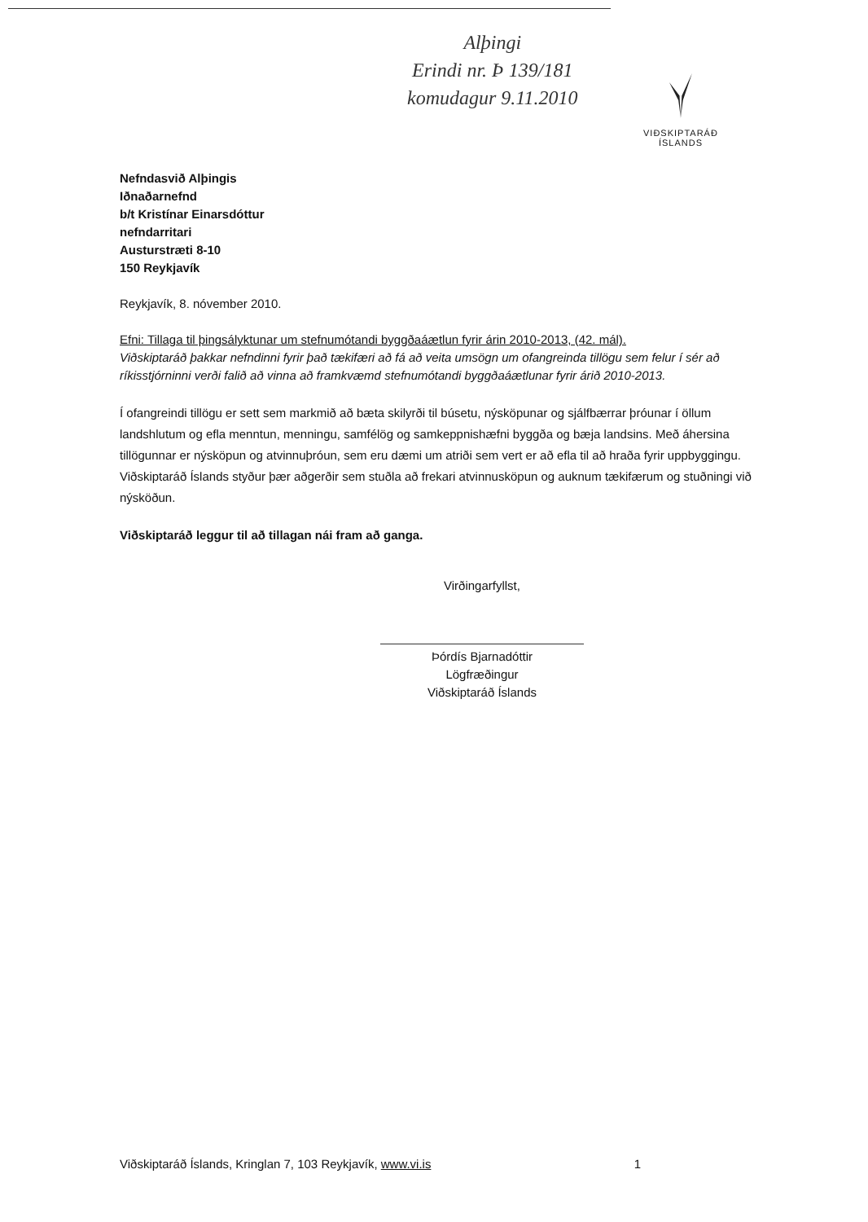Alþingi
Erindi nr. Þ 139/181
komudagur 9.11.2010
VIÐSKIPTARÁÐ
ÍSLANDS
Nefndasvið Alþingis
Iðnaðarnefnd
b/t Kristínar Einarsdóttur
nefndarritari
Austurstræti 8-10
150 Reykjavík
Reykjavík, 8. nóvember 2010.
Efni: Tillaga til þingsályktunar um stefnumótandi byggðaáætlun fyrir árin 2010-2013, (42. mál).
Viðskiptaráð þakkar nefndinni fyrir það tækifæri að fá að veita umsögn um ofangreinda tillögu sem felur í sér að ríkisstjórninni verði falið að vinna að framkvæmd stefnumótandi byggðaáætlunar fyrir árið 2010-2013.
Í ofangreindi tillögu er sett sem markmið að bæta skilyrði til búsetu, nýsköpunar og sjálfbærrar þróunar í öllum landshlutum og efla menntun, menningu, samfélög og samkeppnishæfni byggða og bæja landsins. Með áhersina tillögunnar er nýsköpun og atvinnuþróun, sem eru dæmi um atriði sem vert er að efla til að hraða fyrir uppbyggingu. Viðskiptaráð Íslands styður þær aðgerðir sem stuðla að frekari atvinnusköpun og auknum tækifærum og stuðningi við nýsköðun.
Viðskiptaráð leggur til að tillagan nái fram að ganga.
Virðingarfyllst,
Þórdís Bjarnadóttir
Lögfræðingur
Viðskiptaráð Íslands
Viðskiptaráð Íslands, Kringlan 7, 103 Reykjavík, www.vi.is 1